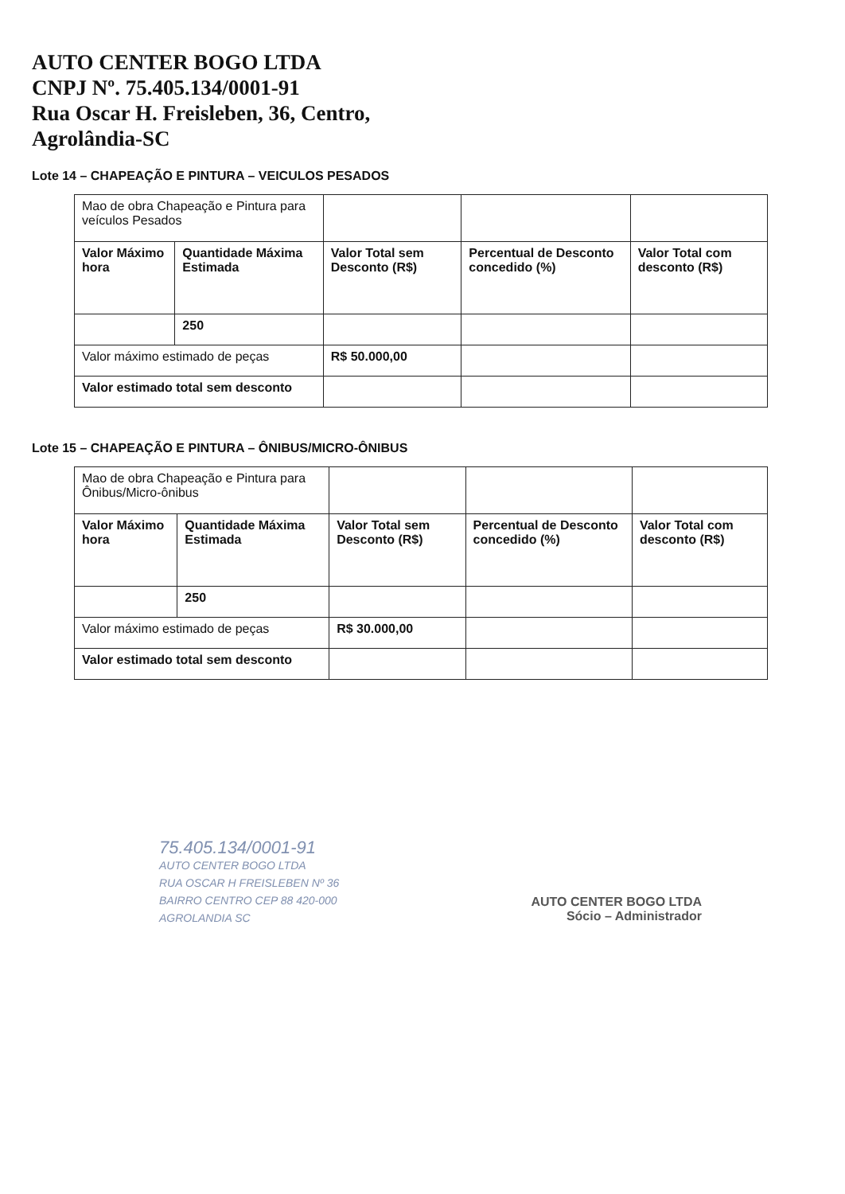AUTO CENTER BOGO LTDA
CNPJ Nº. 75.405.134/0001-91
Rua Oscar H. Freisleben, 36, Centro,
Agrolândia-SC
Lote 14 – CHAPEAÇÃO E PINTURA – VEICULOS PESADOS
| Mao de obra Chapeação e Pintura para veículos Pesados | | | | |
| Valor Máximo hora | Quantidade Máxima Estimada | Valor Total sem Desconto (R$) | Percentual de Desconto concedido (%) | Valor Total com desconto (R$) |
| | 250 | | | |
| Valor máximo estimado de peças | | R$ 50.000,00 | | |
| Valor estimado total sem desconto | | | | |
Lote 15 – CHAPEAÇÃO E PINTURA – ÔNIBUS/MICRO-ÔNIBUS
| Mao de obra Chapeação e Pintura para Ônibus/Micro-ônibus | | | | |
| Valor Máximo hora | Quantidade Máxima Estimada | Valor Total sem Desconto (R$) | Percentual de Desconto concedido (%) | Valor Total com desconto (R$) |
| | 250 | | | |
| Valor máximo estimado de peças | | R$ 30.000,00 | | |
| Valor estimado total sem desconto | | | | |
75.405.134/0001-91
AUTO CENTER BOGO LTDA
RUA OSCAR H FREISLEBEN Nº 36
BAIRRO CENTRO CEP 88 420-000
AGROLANDIA SC
AUTO CENTER BOGO LTDA
Sócio – Administrador